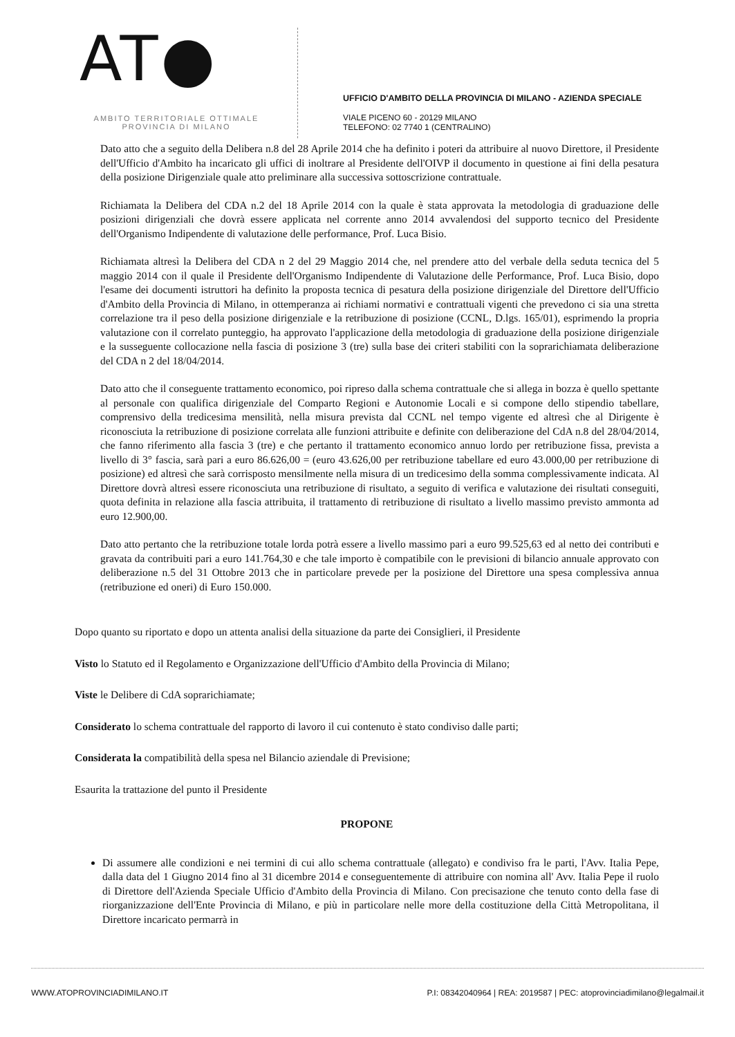AT●
AMBITO TERRITORIALE OTTIMALE
PROVINCIA DI MILANO
UFFICIO D'AMBITO DELLA PROVINCIA DI MILANO - AZIENDA SPECIALE
VIALE PICENO 60 - 20129 MILANO
TELEFONO: 02 7740 1 (CENTRALINO)
Dato atto che a seguito della Delibera n.8 del 28 Aprile 2014 che ha definito i poteri da attribuire al nuovo Direttore, il Presidente dell'Ufficio d'Ambito ha incaricato gli uffici di inoltrare al Presidente dell'OIVP il documento in questione ai fini della pesatura della posizione Dirigenziale quale atto preliminare alla successiva sottoscrizione contrattuale.
Richiamata la Delibera del CDA n.2 del 18 Aprile 2014 con la quale è stata approvata la metodologia di graduazione delle posizioni dirigenziali che dovrà essere applicata nel corrente anno 2014 avvalendosi del supporto tecnico del Presidente dell'Organismo Indipendente di valutazione delle performance, Prof. Luca Bisio.
Richiamata altresì la Delibera del CDA n 2 del 29 Maggio 2014 che, nel prendere atto del verbale della seduta tecnica del 5 maggio 2014 con il quale il Presidente dell'Organismo Indipendente di Valutazione delle Performance, Prof. Luca Bisio, dopo l'esame dei documenti istruttori ha definito la proposta tecnica di pesatura della posizione dirigenziale del Direttore dell'Ufficio d'Ambito della Provincia di Milano, in ottemperanza ai richiami normativi e contrattuali vigenti che prevedono ci sia una stretta correlazione tra il peso della posizione dirigenziale e la retribuzione di posizione (CCNL, D.lgs. 165/01), esprimendo la propria valutazione con il correlato punteggio, ha approvato l'applicazione della metodologia di graduazione della posizione dirigenziale e la susseguente collocazione nella fascia di posizione 3 (tre) sulla base dei criteri stabiliti con la soprarichiamata deliberazione del CDA n 2 del 18/04/2014.
Dato atto che il conseguente trattamento economico, poi ripreso dalla schema contrattuale che si allega in bozza è quello spettante al personale con qualifica dirigenziale del Comparto Regioni e Autonomie Locali e si compone dello stipendio tabellare, comprensivo della tredicesima mensilità, nella misura prevista dal CCNL nel tempo vigente ed altresì che al Dirigente è riconosciuta la retribuzione di posizione correlata alle funzioni attribuite e definite con deliberazione del CdA n.8 del 28/04/2014, che fanno riferimento alla fascia 3 (tre) e che pertanto il trattamento economico annuo lordo per retribuzione fissa, prevista a livello di 3° fascia, sarà pari a euro 86.626,00 = (euro 43.626,00 per retribuzione tabellare ed euro 43.000,00 per retribuzione di posizione) ed altresì che sarà corrisposto mensilmente nella misura di un tredicesimo della somma complessivamente indicata. Al Direttore dovrà altresì essere riconosciuta una retribuzione di risultato, a seguito di verifica e valutazione dei risultati conseguiti, quota definita in relazione alla fascia attribuita, il trattamento di retribuzione di risultato a livello massimo previsto ammonta ad euro 12.900,00.
Dato atto pertanto che la retribuzione totale lorda potrà essere a livello massimo pari a euro 99.525,63 ed al netto dei contributi e gravata da contribuiti pari a euro 141.764,30 e che tale importo è compatibile con le previsioni di bilancio annuale approvato con deliberazione n.5 del 31 Ottobre 2013 che in particolare prevede per la posizione del Direttore una spesa complessiva annua (retribuzione ed oneri) di Euro 150.000.
Dopo quanto su riportato e dopo un attenta analisi della situazione da parte dei Consiglieri, il Presidente
Visto lo Statuto ed il Regolamento e Organizzazione dell'Ufficio d'Ambito della Provincia di Milano;
Viste le Delibere di CdA soprarichiamate;
Considerato lo schema contrattuale del rapporto di lavoro il cui contenuto è stato condiviso dalle parti;
Considerata la compatibilità della spesa nel Bilancio aziendale di Previsione;
Esaurita la trattazione del punto il Presidente
PROPONE
Di assumere alle condizioni e nei termini di cui allo schema contrattuale (allegato) e condiviso fra le parti, l'Avv. Italia Pepe, dalla data del 1 Giugno 2014 fino al 31 dicembre 2014 e conseguentemente di attribuire con nomina all' Avv. Italia Pepe il ruolo di Direttore dell'Azienda Speciale Ufficio d'Ambito della Provincia di Milano. Con precisazione che tenuto conto della fase di riorganizzazione dell'Ente Provincia di Milano, e più in particolare nelle more della costituzione della Città Metropolitana, il Direttore incaricato permarrà in
WWW.ATOPROVINCIADIMILANO.IT P.I: 08342040964 | REA: 2019587 | PEC: atoprovinciadimilano@legalmail.it